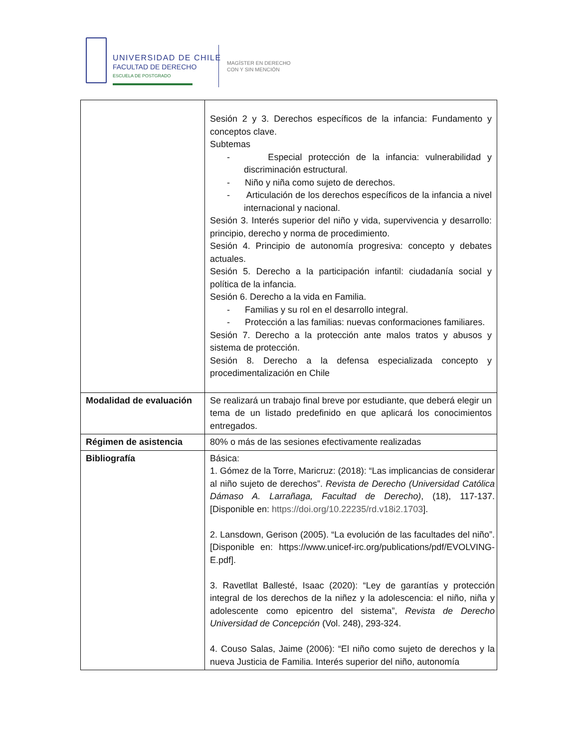UNIVERSIDAD DE CHILE
FACULTAD DE DERECHO
ESCUELA DE POSTGRADO
MAGÍSTER EN DERECHO
CON Y SIN MENCIÓN
| | Sesión 2 y 3. Derechos específicos de la infancia: Fundamento y conceptos clave. Subtemas - Especial protección de la infancia: vulnerabilidad y discriminación estructural. - Niño y niña como sujeto de derechos. - Articulación de los derechos específicos de la infancia a nivel internacional y nacional. Sesión 3. Interés superior del niño y vida, supervivencia y desarrollo: principio, derecho y norma de procedimiento. Sesión 4. Principio de autonomía progresiva: concepto y debates actuales. Sesión 5. Derecho a la participación infantil: ciudadanía social y política de la infancia. Sesión 6. Derecho a la vida en Familia. - Familias y su rol en el desarrollo integral. - Protección a las familias: nuevas conformaciones familiares. Sesión 7. Derecho a la protección ante malos tratos y abusos y sistema de protección. Sesión 8. Derecho a la defensa especializada concepto y procedimentalización en Chile |
| Modalidad de evaluación | Se realizará un trabajo final breve por estudiante, que deberá elegir un tema de un listado predefinido en que aplicará los conocimientos entregados. |
| Régimen de asistencia | 80% o más de las sesiones efectivamente realizadas |
| Bibliografía | Básica: 1. Gómez de la Torre, Maricruz: (2018): “Las implicancias de considerar al niño sujeto de derechos”. Revista de Derecho (Universidad Católica Dámaso A. Larrañaga, Facultad de Derecho) , (18), 117-137. [Disponible en: https://doi.org/10.22235/rd.v18i2.1703 ]. 2. Lansdown, Gerison (2005). “La evolución de las facultades del niño”. [Disponible en: https://www.unicef-irc.org/publications/pdf/EVOLVING-E.pdf]. 3. Ravetllat Ballesté, Isaac (2020): “Ley de garantías y protección integral de los derechos de la niñez y la adolescencia: el niño, niña y adolescente como epicentro del sistema”, Revista de Derecho Universidad de Concepción (Vol. 248), 293-324. 4. Couso Salas, Jaime (2006): “El niño como sujeto de derechos y la nueva Justicia de Familia. Interés superior del niño, autonomía |